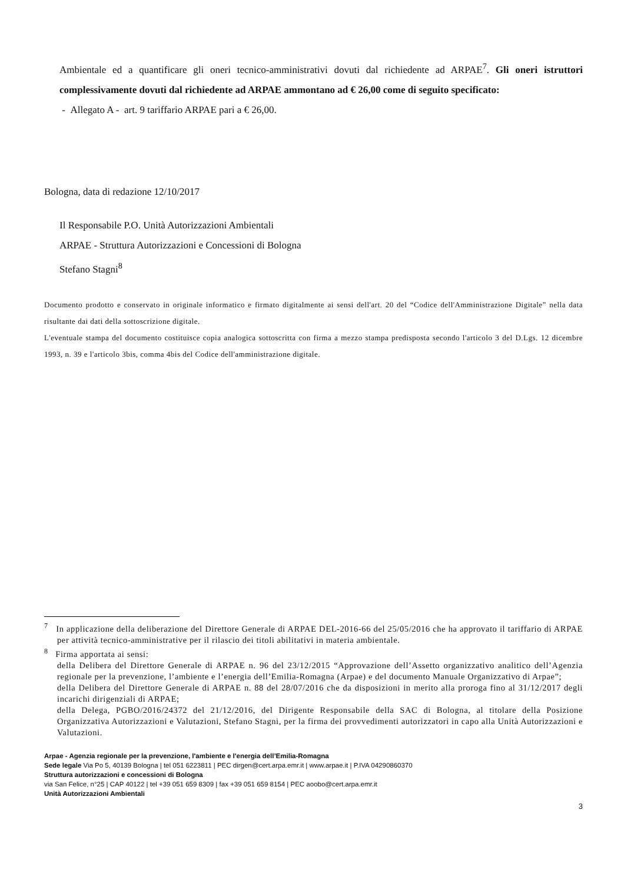Ambientale ed a quantificare gli oneri tecnico-amministrativi dovuti dal richiedente ad ARPAE<sup>7</sup>. Gli oneri istruttori complessivamente dovuti dal richiedente ad ARPAE ammontano ad € 26,00 come di seguito specificato:
- Allegato A - art. 9 tariffario ARPAE pari a € 26,00.
Bologna, data di redazione 12/10/2017
Il Responsabile P.O. Unità Autorizzazioni Ambientali
ARPAE - Struttura Autorizzazioni e Concessioni di Bologna
Stefano Stagni<sup>8</sup>
Documento prodotto e conservato in originale informatico e firmato digitalmente ai sensi dell'art. 20 del “Codice dell'Amministrazione Digitale” nella data risultante dai dati della sottoscrizione digitale.
L'eventuale stampa del documento costituisce copia analogica sottoscritta con firma a mezzo stampa predisposta secondo l'articolo 3 del D.Lgs. 12 dicembre 1993, n. 39 e l'articolo 3bis, comma 4bis del Codice dell'amministrazione digitale.
<sup>7</sup> In applicazione della deliberazione del Direttore Generale di ARPAE DEL-2016-66 del 25/05/2016 che ha approvato il tariffario di ARPAE per attività tecnico-amministrative per il rilascio dei titoli abilitativi in materia ambientale.
<sup>8</sup> Firma apportata ai sensi:
della Delibera del Direttore Generale di ARPAE n. 96 del 23/12/2015 “Approvazione dell’Assetto organizzativo analitico dell’Agenzia regionale per la prevenzione, l’ambiente e l’energia dell’Emilia-Romagna (Arpae) e del documento Manuale Organizzativo di Arpae”;
della Delibera del Direttore Generale di ARPAE n. 88 del 28/07/2016 che da disposizioni in merito alla proroga fino al 31/12/2017 degli incarichi dirigenziali di ARPAE;
della Delega, PGBO/2016/24372 del 21/12/2016, del Dirigente Responsabile della SAC di Bologna, al titolare della Posizione Organizzativa Autorizzazioni e Valutazioni, Stefano Stagni, per la firma dei provvedimenti autorizzatori in capo alla Unità Autorizzazioni e Valutazioni.
Arpae - Agenzia regionale per la prevenzione, l'ambiente e l'energia dell’Emilia-Romagna
Sede legale Via Po 5, 40139 Bologna | tel 051 6223811 | PEC dirgen@cert.arpa.emr.it | www.arpae.it | P.IVA 04290860370
Struttura autorizzazioni e concessioni di Bologna
via San Felice, n°25 | CAP 40122 | tel +39 051 659 8309 | fax +39 051 659 8154 | PEC aoobo@cert.arpa.emr.it
Unità Autorizzazioni Ambientali
3